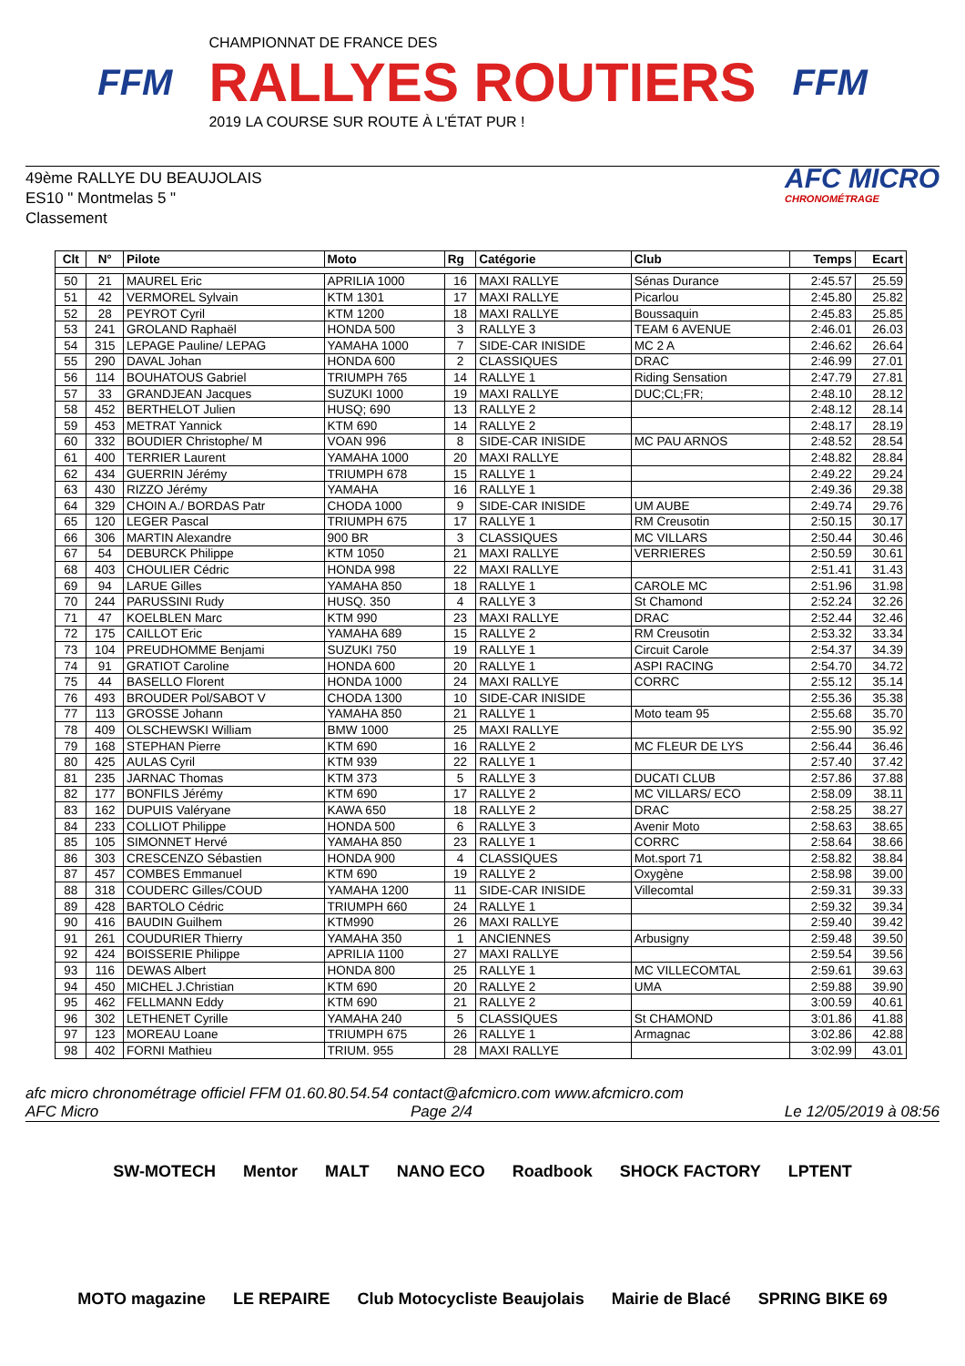FFM
CHAMPIONNAT DE FRANCE DES
RALLYES ROUTIERS
2019 LA COURSE SUR ROUTE À L'ÉTAT PUR !
FFM
49ème RALLYE DU BEAUJOLAIS
ES10 " Montmelas 5 "
Classement
AFC MICRO
CHRONOMÉTRAGE
| Clt | N° | Pilote | Moto | Rg | Catégorie | Club | Temps | Ecart |
| --- | --- | --- | --- | --- | --- | --- | --- | --- |
| 50 | 21 | MAUREL Eric | APRILIA 1000 | 16 | MAXI RALLYE | Sénas Durance | 2:45.57 | 25.59 |
| 51 | 42 | VERMOREL Sylvain | KTM 1301 | 17 | MAXI RALLYE | Picarlou | 2:45.80 | 25.82 |
| 52 | 28 | PEYROT Cyril | KTM 1200 | 18 | MAXI RALLYE | Boussaquin | 2:45.83 | 25.85 |
| 53 | 241 | GROLAND Raphaël | HONDA 500 | 3 | RALLYE 3 | TEAM 6 AVENUE | 2:46.01 | 26.03 |
| 54 | 315 | LEPAGE Pauline/ LEPAG | YAMAHA 1000 | 7 | SIDE-CAR INISIDE | MC 2 A | 2:46.62 | 26.64 |
| 55 | 290 | DAVAL Johan | HONDA 600 | 2 | CLASSIQUES | DRAC | 2:46.99 | 27.01 |
| 56 | 114 | BOUHATOUS Gabriel | TRIUMPH 765 | 14 | RALLYE 1 | Riding Sensation | 2:47.79 | 27.81 |
| 57 | 33 | GRANDJEAN Jacques | SUZUKI 1000 | 19 | MAXI RALLYE | DUC;CL;FR; | 2:48.10 | 28.12 |
| 58 | 452 | BERTHELOT Julien | HUSQ; 690 | 13 | RALLYE 2 | | 2:48.12 | 28.14 |
| 59 | 453 | METRAT Yannick | KTM 690 | 14 | RALLYE 2 | | 2:48.17 | 28.19 |
| 60 | 332 | BOUDIER Christophe/ M | VOAN 996 | 8 | SIDE-CAR INISIDE | MC PAU ARNOS | 2:48.52 | 28.54 |
| 61 | 400 | TERRIER Laurent | YAMAHA 1000 | 20 | MAXI RALLYE | | 2:48.82 | 28.84 |
| 62 | 434 | GUERRIN Jérémy | TRIUMPH 678 | 15 | RALLYE 1 | | 2:49.22 | 29.24 |
| 63 | 430 | RIZZO Jérémy | YAMAHA | 16 | RALLYE 1 | | 2:49.36 | 29.38 |
| 64 | 329 | CHOIN A./ BORDAS Patr | CHODA 1000 | 9 | SIDE-CAR INISIDE | UM AUBE | 2:49.74 | 29.76 |
| 65 | 120 | LEGER Pascal | TRIUMPH 675 | 17 | RALLYE 1 | RM Creusotin | 2:50.15 | 30.17 |
| 66 | 306 | MARTIN Alexandre | 900 BR | 3 | CLASSIQUES | MC VILLARS | 2:50.44 | 30.46 |
| 67 | 54 | DEBURCK Philippe | KTM 1050 | 21 | MAXI RALLYE | VERRIERES | 2:50.59 | 30.61 |
| 68 | 403 | CHOULIER Cédric | HONDA 998 | 22 | MAXI RALLYE | | 2:51.41 | 31.43 |
| 69 | 94 | LARUE Gilles | YAMAHA 850 | 18 | RALLYE 1 | CAROLE MC | 2:51.96 | 31.98 |
| 70 | 244 | PARUSSINI Rudy | HUSQ. 350 | 4 | RALLYE 3 | St Chamond | 2:52.24 | 32.26 |
| 71 | 47 | KOELBLEN Marc | KTM 990 | 23 | MAXI RALLYE | DRAC | 2:52.44 | 32.46 |
| 72 | 175 | CAILLOT Eric | YAMAHA 689 | 15 | RALLYE 2 | RM Creusotin | 2:53.32 | 33.34 |
| 73 | 104 | PREUDHOMME Benjami | SUZUKI 750 | 19 | RALLYE 1 | Circuit Carole | 2:54.37 | 34.39 |
| 74 | 91 | GRATIOT Caroline | HONDA 600 | 20 | RALLYE 1 | ASPI RACING | 2:54.70 | 34.72 |
| 75 | 44 | BASELLO Florent | HONDA 1000 | 24 | MAXI RALLYE | CORRC | 2:55.12 | 35.14 |
| 76 | 493 | BROUDER Pol/SABOT V | CHODA 1300 | 10 | SIDE-CAR INISIDE | | 2:55.36 | 35.38 |
| 77 | 113 | GROSSE Johann | YAMAHA 850 | 21 | RALLYE 1 | Moto team 95 | 2:55.68 | 35.70 |
| 78 | 409 | OLSCHEWSKI William | BMW 1000 | 25 | MAXI RALLYE | | 2:55.90 | 35.92 |
| 79 | 168 | STEPHAN Pierre | KTM 690 | 16 | RALLYE 2 | MC FLEUR DE LYS | 2:56.44 | 36.46 |
| 80 | 425 | AULAS Cyril | KTM 939 | 22 | RALLYE 1 | | 2:57.40 | 37.42 |
| 81 | 235 | JARNAC Thomas | KTM 373 | 5 | RALLYE 3 | DUCATI CLUB | 2:57.86 | 37.88 |
| 82 | 177 | BONFILS Jérémy | KTM 690 | 17 | RALLYE 2 | MC VILLARS/ ECO | 2:58.09 | 38.11 |
| 83 | 162 | DUPUIS Valéryane | KAWA 650 | 18 | RALLYE 2 | DRAC | 2:58.25 | 38.27 |
| 84 | 233 | COLLIOT Philippe | HONDA 500 | 6 | RALLYE 3 | Avenir Moto | 2:58.63 | 38.65 |
| 85 | 105 | SIMONNET Hervé | YAMAHA 850 | 23 | RALLYE 1 | CORRC | 2:58.64 | 38.66 |
| 86 | 303 | CRESCENZO Sébastien | HONDA 900 | 4 | CLASSIQUES | Mot.sport 71 | 2:58.82 | 38.84 |
| 87 | 457 | COMBES Emmanuel | KTM 690 | 19 | RALLYE 2 | Oxygène | 2:58.98 | 39.00 |
| 88 | 318 | COUDERC Gilles/COUD | YAMAHA 1200 | 11 | SIDE-CAR INISIDE | Villecomtal | 2:59.31 | 39.33 |
| 89 | 428 | BARTOLO Cédric | TRIUMPH 660 | 24 | RALLYE 1 | | 2:59.32 | 39.34 |
| 90 | 416 | BAUDIN Guilhem | KTM990 | 26 | MAXI RALLYE | | 2:59.40 | 39.42 |
| 91 | 261 | COUDURIER Thierry | YAMAHA 350 | 1 | ANCIENNES | Arbusigny | 2:59.48 | 39.50 |
| 92 | 424 | BOISSERIE Philippe | APRILIA 1100 | 27 | MAXI RALLYE | | 2:59.54 | 39.56 |
| 93 | 116 | DEWAS Albert | HONDA 800 | 25 | RALLYE 1 | MC VILLECOMTAL | 2:59.61 | 39.63 |
| 94 | 450 | MICHEL J.Christian | KTM 690 | 20 | RALLYE 2 | UMA | 2:59.88 | 39.90 |
| 95 | 462 | FELLMANN Eddy | KTM 690 | 21 | RALLYE 2 | | 3:00.59 | 40.61 |
| 96 | 302 | LETHENET Cyrille | YAMAHA 240 | 5 | CLASSIQUES | St CHAMOND | 3:01.86 | 41.88 |
| 97 | 123 | MOREAU Loane | TRIUMPH 675 | 26 | RALLYE 1 | Armagnac | 3:02.86 | 42.88 |
| 98 | 402 | FORNI Mathieu | TRIUM. 955 | 28 | MAXI RALLYE | | 3:02.99 | 43.01 |
afc micro chronométrage officiel FFM 01.60.80.54.54 contact@afcmicro.com www.afcmicro.com
AFC Micro Page 2/4 Le 12/05/2019 à 08:56
SW-MOTECH Mentor MALT NANO ECO Roadbook SHOCK FACTORY LPTENT MOTO magazine LE REPAIRE Club Motocycliste Beaujolais Mairie de Blacé SPRING BIKE 69